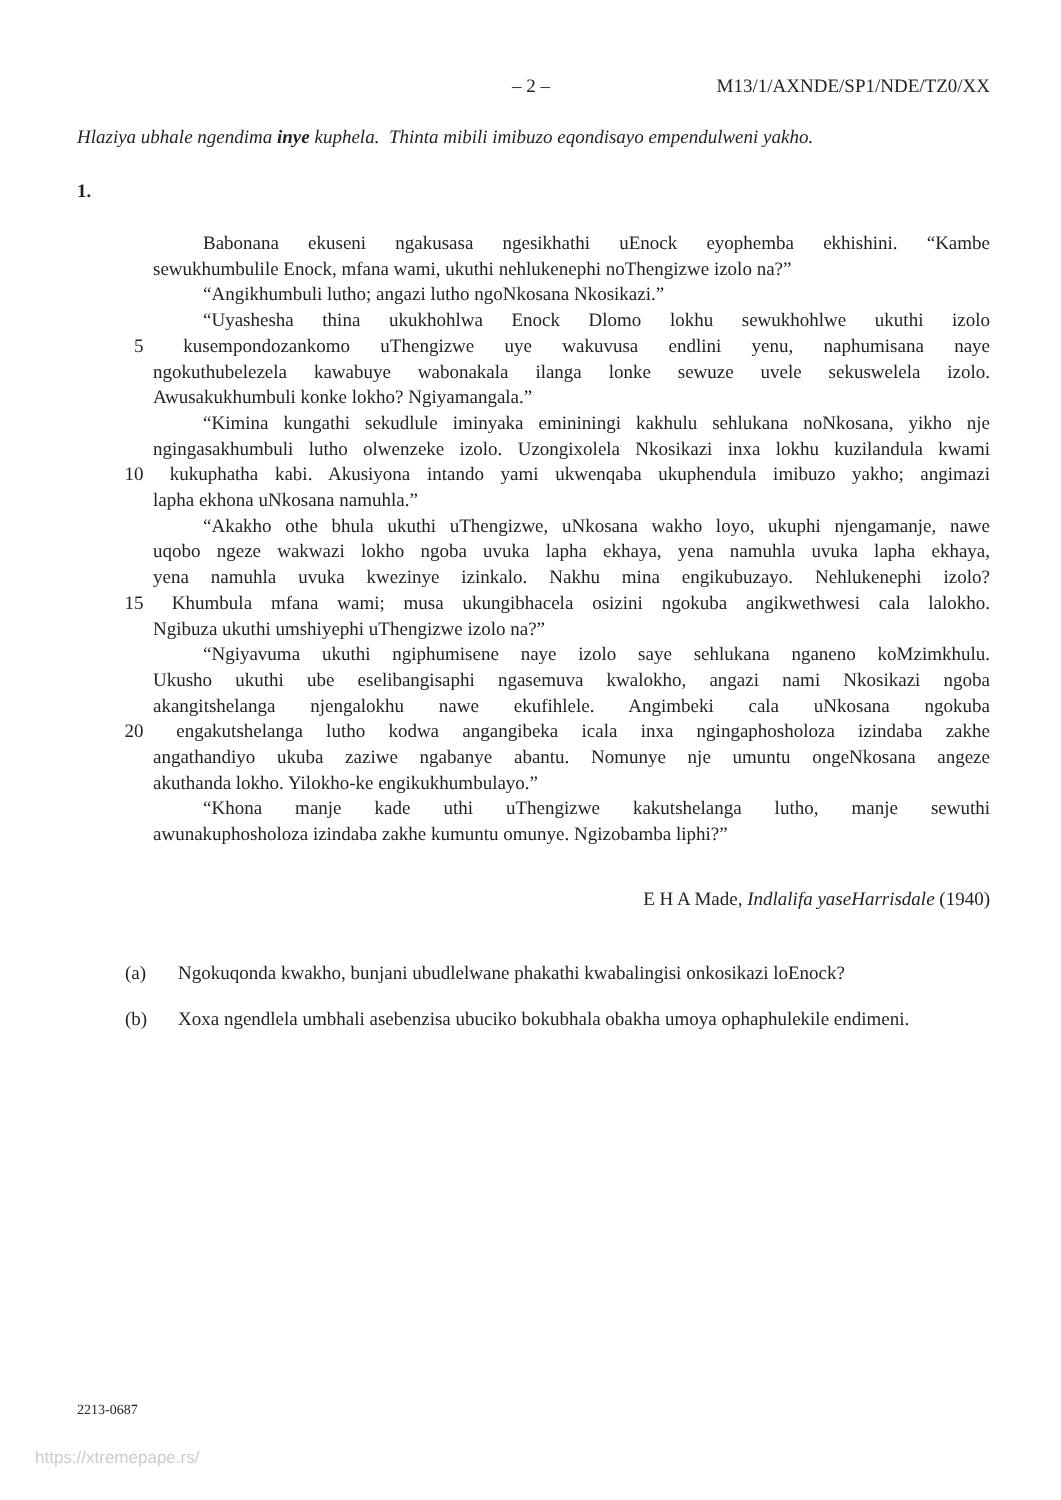– 2 – M13/1/AXNDE/SP1/NDE/TZ0/XX
Hlaziya ubhale ngendima inye kuphela. Thinta mibili imibuzo eqondisayo empendulweni yakho.
1.
Babonana ekuseni ngakusasa ngesikhathi uEnock eyophemba ekhishini. “Kambe
sewukhumbulile Enock, mfana wami, ukuthi nehlukenephi noThengizwe izolo na?”
“Angikhumbuli lutho; angazi lutho ngoNkosana Nkosikazi.”
“Uyashesha thina ukukhohlwa Enock Dlomo lokhu sewukhohlwe ukuthi izolo
5 kusempondozankomo uThengizwe uye wakuvusa endlini yenu, naphumisana naye
ngokuthubelezela kawabuye wabonakala ilanga lonke sewuze uvele sekuswelela izolo.
Awusakukhumbuli konke lokho? Ngiyamangala.”
“Kimina kungathi sekudlule iminyaka emininingi kakhulu sehlukana noNkosana, yikho nje
ngingasakhumbuli lutho olwenzeke izolo. Uzongixolela Nkosikazi inxa lokhu kuzilandula kwami
10 kukuphatha kabi. Akusiyona intando yami ukwenqaba ukuphendula imibuzo yakho; angimazi
lapha ekhona uNkosana namuhla.”
“Akakho othe bhula ukuthi uThengizwe, uNkosana wakho loyo, ukuphi njengamanje, nawe
uqobo ngeze wakwazi lokho ngoba uvuka lapha ekhaya, yena namuhla uvuka lapha ekhaya,
yena namuhla uvuka kwezinye izinkalo. Nakhu mina engikubuzayo. Nehlukenephi izolo?
15 Khumbula mfana wami; musa ukungibhacela osizini ngokuba angikwethwesi cala lalokho.
Ngibuza ukuthi umshiyephi uThengizwe izolo na?”
“Ngiyavuma ukuthi ngiphumisene naye izolo saye sehlukana nganeno koMzimkhulu.
Ukusho ukuthi ube eselibangisaphi ngasemuva kwalokho, angazi nami Nkosikazi ngoba
akangitshelanga njengalokhu nawe ekufihlele. Angimbeki cala uNkosana ngokuba
20 engakutshelanga lutho kodwa angangibeka icala inxa ngingaphosholoza izindaba zakhe
angathandiyo ukuba zaziwe ngabanye abantu. Nomunye nje umuntu ongeNkosana angeze
akuthanda lokho. Yilokho-ke engikukhumbulayo.”
“Khona manje kade uthi uThengizwe kakutshelanga lutho, manje sewuthi
awunakuphosholoza izindaba zakhe kumuntu omunye. Ngizobamba liphi?”
E H A Made, Indlalifa yaseHarrisdale (1940)
(a) Ngokuqonda kwakho, bunjani ubudlelwane phakathi kwabalingisi onkosikazi loEnock?
(b) Xoxa ngendlela umbhali asebenzisa ubuciko bokubhala obakha umoya ophaphulekile endimeni.
2213-0687
https://xtremepape.rs/